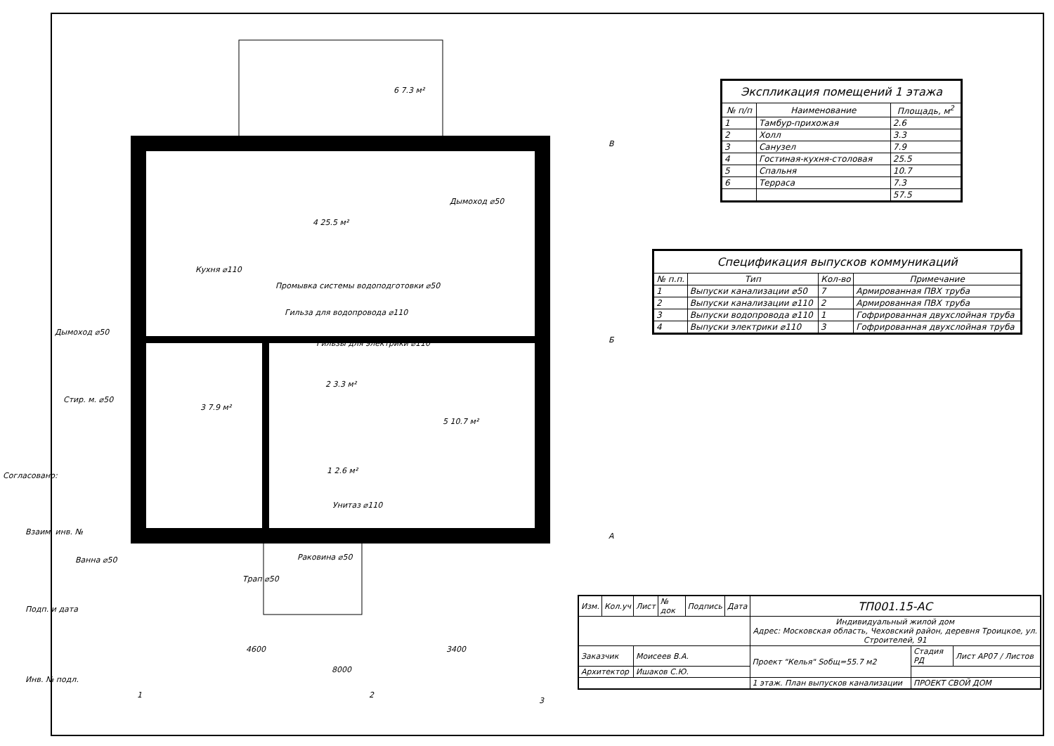4 25.5 м²
6 7.3 м²
2 3.3 м²
3 7.9 м²
5 10.7 м²
1 2.6 м²
Дымоход ⌀50
Кухня ⌀110
Промывка системы водоподготовки ⌀50
Гильза для водопровода ⌀110
Гильзы для электрики ⌀110
Дымоход ⌀50
Стир. м. ⌀50
Унитаз ⌀110
Ванна ⌀50 Раковина ⌀50
Трап ⌀50
4600 3400
8000
1 2
3
В
Б
А
| Экспликация помещений 1 этажа | | |
| № п/п | Наименование | Площадь, м<sup>2</sup> |
| 1 | Тамбур-прихожая | 2.6 |
| 2 | Холл | 3.3 |
| 3 | Санузел | 7.9 |
| 4 | Гостиная-кухня-столовая | 25.5 |
| 5 | Спальня | 10.7 |
| 6 | Терраса | 7.3 |
| | | 57.5 |
| Спецификация выпусков коммуникаций | | | |
| № п.п. | Тип | Кол-во | Примечание |
| 1 | Выпуски канализации ⌀50 | 7 | Армированная ПВХ труба |
| 2 | Выпуски канализации ⌀110 | 2 | Армированная ПВХ труба |
| 3 | Выпуски водопровода ⌀110 | 1 | Гофрированная двухслойная труба |
| 4 | Выпуски электрики ⌀110 | 3 | Гофрированная двухслойная труба |
| Изм. | Кол.уч | Лист | № док | Подпись | Дата | ТП001.15-АС | | |
| | | | | | | Индивидуальный жилой дом Адрес: Московская область, Чеховский район, деревня Троицкое, ул. Строителей, 91 | | |
| Заказчик | | Моисеев В.А. | | | | Проект "Келья" Sобщ=55.7 м2 | Стадия РД | Лист АР07 / Листов |
| Архитектор | | Ишаков С.Ю. | | | | | | |
| | | | | | | 1 этаж. План выпусков канализации | ПРОЕКТ СВОЙ ДОМ | |
Согласовано:
Взаим. инв. №
Подп. и дата
Инв. № подл.